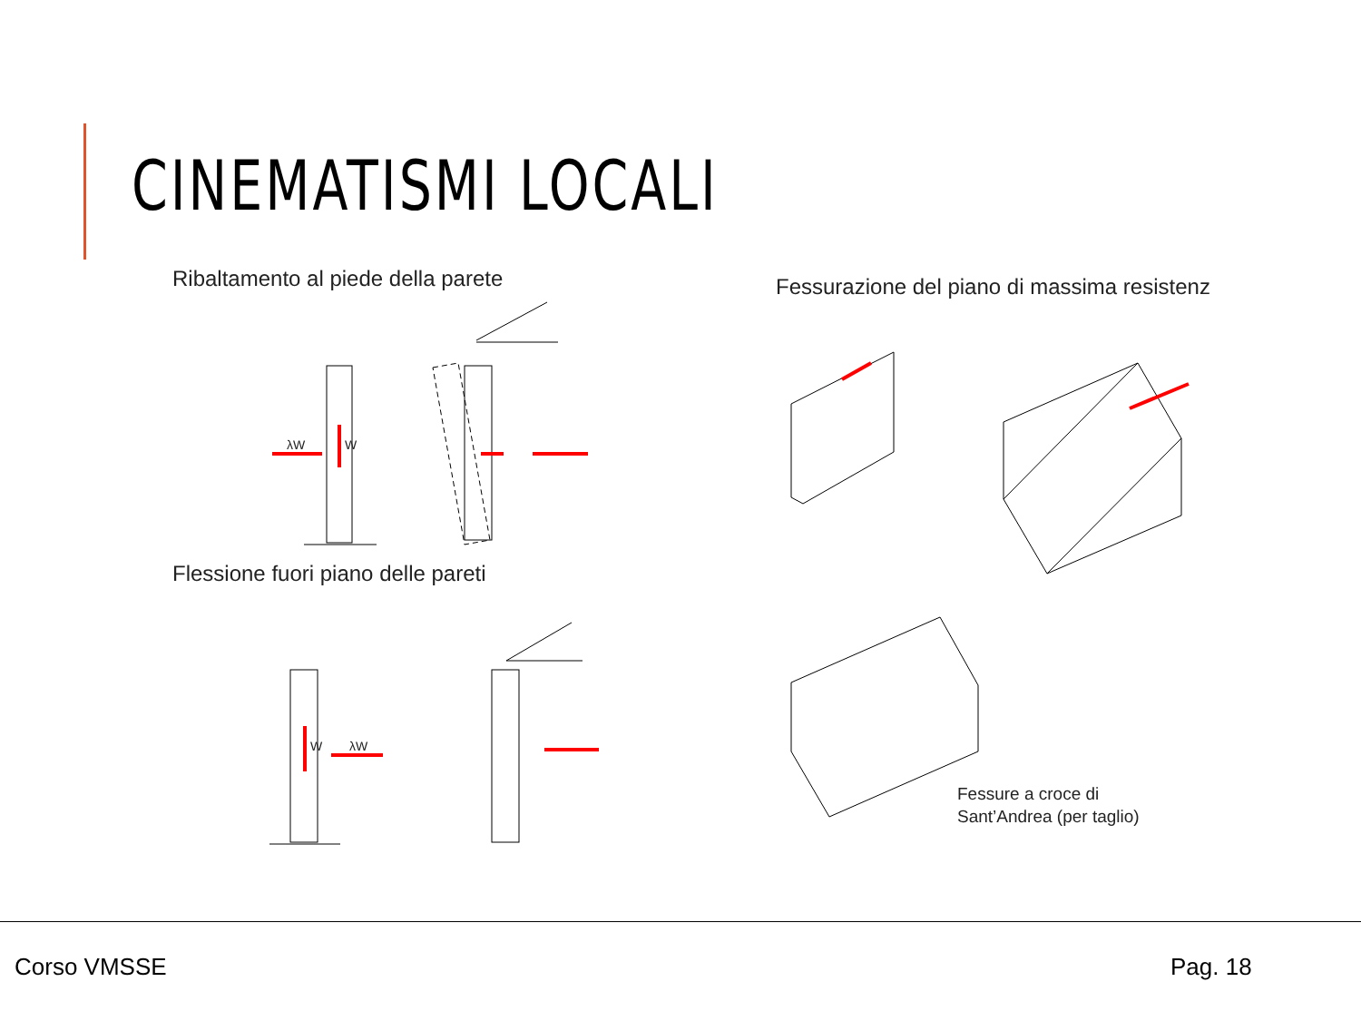CINEMATISMI LOCALI
Ribaltamento al piede della parete
Fessurazione del piano di massima resistenz
Fessure a croce di
Sant’Andrea (per taglio)
Flessione fuori piano delle pareti
λW W
W λW
Corso VMSSE Pag. 18